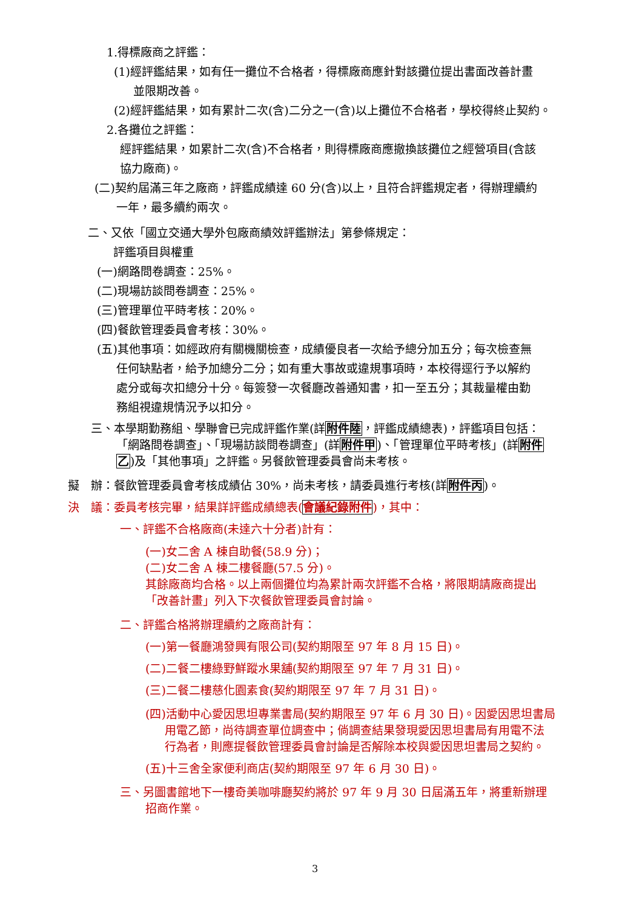1.得標廠商之評鑑：
(1)經評鑑結果，如有任一攤位不合格者，得標廠商應針對該攤位提出書面改善計畫
並限期改善。
(2)經評鑑結果，如有累計二次(含)二分之一(含)以上攤位不合格者，學校得終止契約。
2.各攤位之評鑑：
經評鑑結果，如累計二次(含)不合格者，則得標廠商應撤換該攤位之經營項目(含該
協力廠商)。
(二)契約屆滿三年之廠商，評鑑成績達 60 分(含)以上，且符合評鑑規定者，得辦理續約
一年，最多續約兩次。
二、又依「國立交通大學外包廠商績效評鑑辦法」第參條規定：
評鑑項目與權重
(一)網路問卷調查：25%。
(二)現場訪談問卷調查：25%。
(三)管理單位平時考核：20%。
(四)餐飲管理委員會考核：30%。
(五)其他事項：如經政府有關機關檢查，成績優良者一次給予總分加五分；每次檢查無
任何缺點者，給予加總分二分；如有重大事故或違規事項時，本校得逕行予以解約
處分或每次扣總分十分。每簽發一次餐廳改善通知書，扣一至五分；其裁量權由勤
務組視違規情況予以扣分。
三、本學期勤務組、學聯會已完成評鑑作業(詳附件陸，評鑑成績總表)，評鑑項目包括：
「網路問卷調查」、「現場訪談問卷調查」(詳附件甲)、「管理單位平時考核」(詳附件
乙)及「其他事項」之評鑑。另餐飲管理委員會尚未考核。
擬　辦：餐飲管理委員會考核成績佔 30%，尚未考核，請委員進行考核(詳附件丙)。
決　議：委員考核完畢，結果詳評鑑成績總表(會議紀錄附件)，其中：
一、評鑑不合格廠商(未達六十分者)計有：
(一)女二舍 A 棟自助餐(58.9 分)；
(二)女二舍 A 棟二樓餐廳(57.5 分)。
其餘廠商均合格。以上兩個攤位均為累計兩次評鑑不合格，將限期請廠商提出
「改善計畫」列入下次餐飲管理委員會討論。
二、評鑑合格將辦理續約之廠商計有：
(一)第一餐廳鴻發興有限公司(契約期限至 97 年 8 月 15 日)。
(二)二餐二樓綠野鮮蹤水果舖(契約期限至 97 年 7 月 31 日)。
(三)二餐二樓慈化園素食(契約期限至 97 年 7 月 31 日)。
(四)活動中心愛因思坦專業書局(契約期限至 97 年 6 月 30 日)。因愛因思坦書局
用電乙節，尚待調查單位調查中；倘調查結果發現愛因思坦書局有用電不法
行為者，則應提餐飲管理委員會討論是否解除本校與愛因思坦書局之契約。
(五)十三舍全家便利商店(契約期限至 97 年 6 月 30 日)。
三、另圖書館地下一樓奇美咖啡廳契約將於 97 年 9 月 30 日屆滿五年，將重新辦理
招商作業。
3